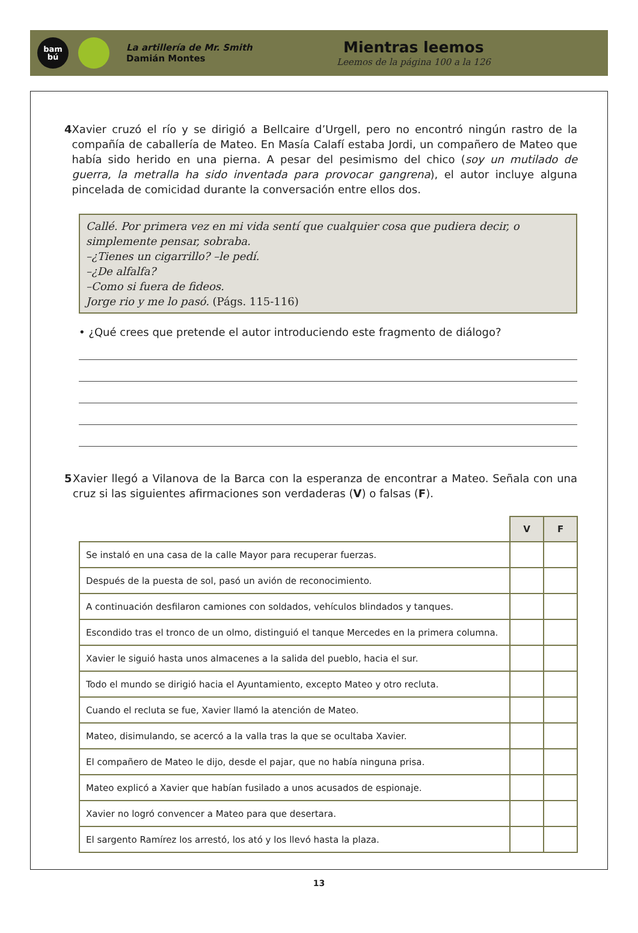bam
bú
La artillería de Mr. Smith
Damián Montes
Mientras leemos
Leemos de la página 100 a la 126
4 Xavier cruzó el río y se dirigió a Bellcaire d’Urgell, pero no encontró ningún rastro de la compañía de caballería de Mateo. En Masía Calafí estaba Jordi, un compañero de Mateo que había sido herido en una pierna. A pesar del pesimismo del chico (soy un mutilado de guerra, la metralla ha sido inventada para provocar gangrena), el autor incluye alguna pincelada de comicidad durante la conversación entre ellos dos.
Callé. Por primera vez en mi vida sentí que cualquier cosa que pudiera decir, o simplemente pensar, sobraba.
–¿Tienes un cigarrillo? –le pedí.
–¿De alfalfa?
–Como si fuera de fideos.
Jorge rio y me lo pasó. (Págs. 115-116)
• ¿Qué crees que pretende el autor introduciendo este fragmento de diálogo?
5 Xavier llegó a Vilanova de la Barca con la esperanza de encontrar a Mateo. Señala con una cruz si las siguientes afirmaciones son verdaderas (V) o falsas (F).
| | V | F |
| Se instaló en una casa de la calle Mayor para recuperar fuerzas. | | |
| Después de la puesta de sol, pasó un avión de reconocimiento. | | |
| A continuación desfilaron camiones con soldados, vehículos blindados y tanques. | | |
| Escondido tras el tronco de un olmo, distinguió el tanque Mercedes en la primera columna. | | |
| Xavier le siguió hasta unos almacenes a la salida del pueblo, hacia el sur. | | |
| Todo el mundo se dirigió hacia el Ayuntamiento, excepto Mateo y otro recluta. | | |
| Cuando el recluta se fue, Xavier llamó la atención de Mateo. | | |
| Mateo, disimulando, se acercó a la valla tras la que se ocultaba Xavier. | | |
| El compañero de Mateo le dijo, desde el pajar, que no había ninguna prisa. | | |
| Mateo explicó a Xavier que habían fusilado a unos acusados de espionaje. | | |
| Xavier no logró convencer a Mateo para que desertara. | | |
| El sargento Ramírez los arrestó, los ató y los llevó hasta la plaza. | | |
13